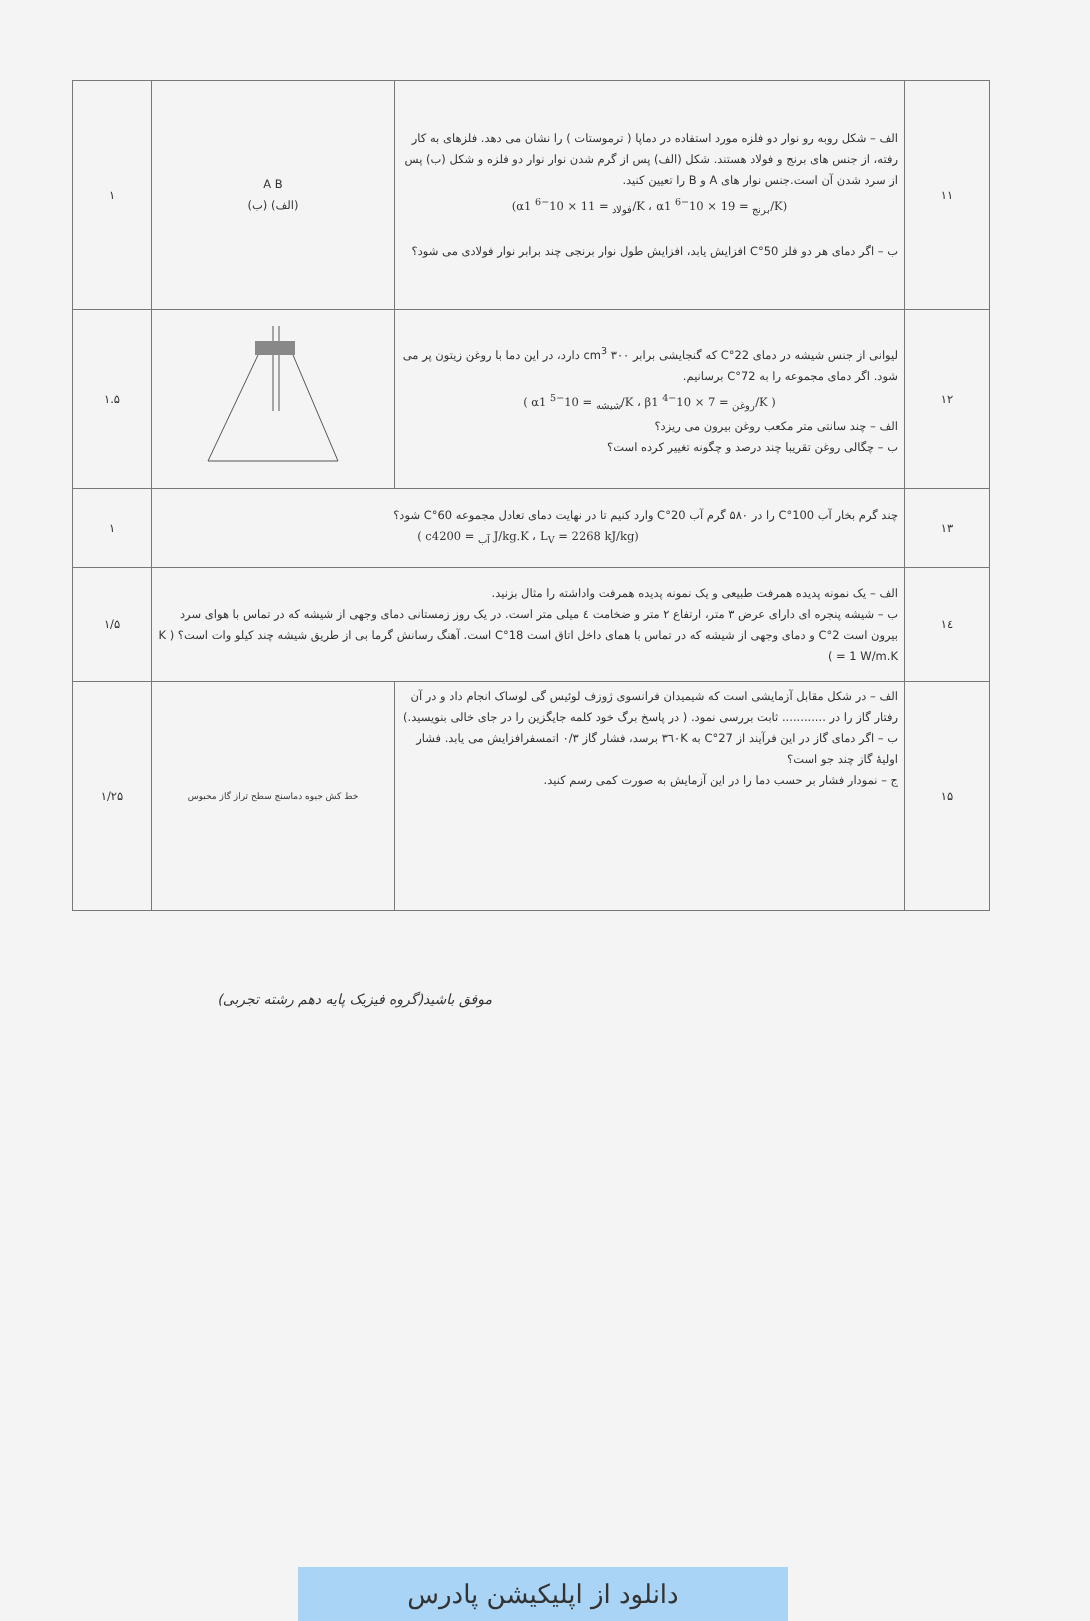| ۱۱ | الف – شکل روبه رو نوار دو فلزه مورد استفاده در دماپا ( ترموستات ) را نشان می دهد. فلزهای به کار رفته، از جنس های برنج و فولاد هستند. شکل (الف) پس از گرم شدن نوار نوار دو فلزه و شکل (ب) پس از سرد شدن آن است.جنس نوار های A و B را تعیین کنید. (α<sub>فولاد</sub> = 11 × 10<sup>−6</sup> 1/K ، α<sub>برنج</sub> = 19 × 10<sup>−6</sup> 1/K) ب – اگر دمای هر دو فلز 50°C افزایش یابد، افزایش طول نوار برنجی چند برابر نوار فولادی می شود؟ | A B (الف) (ب) | ۱ |
| ۱۲ | لیوانی از جنس شیشه در دمای 22°C که گنجایشی برابر ۳۰۰ cm<sup>3</sup> دارد، در این دما با روغن زیتون پر می شود. اگر دمای مجموعه را به 72°C برسانیم. ( α<sub>شیشه</sub> = 10<sup>−5</sup> 1/K ، β<sub>روغن</sub> = 7 × 10<sup>−4</sup> 1/K ) الف – چند سانتی متر مکعب روغن بیرون می ریزد؟ ب – چگالی روغن تقریبا چند درصد و چگونه تغییر کرده است؟ | | ۱.۵ |
| ۱۳ | چند گرم بخار آب 100°C را در ۵۸۰ گرم آب 20°C وارد کنیم تا در نهایت دمای تعادل مجموعه 60°C شود؟ ( c<sub>آب</sub> = 4200 J/kg.K ، L<sub>V</sub> = 2268 kJ/kg) | | ۱ |
| ۱٤ | الف – یک نمونه پدیده همرفت طبیعی و یک نمونه پدیده همرفت واداشته را مثال بزنید. ب – شیشه پنجره ای دارای عرض ۳ متر، ارتفاع ۲ متر و ضخامت ٤ میلی متر است. در یک روز زمستانی دمای وجهی از شیشه که در تماس با هوای سرد بیرون است 2°C و دمای وجهی از شیشه که در تماس با همای داخل اتاق است 18°C است. آهنگ رسانش گرما بی از طریق شیشه چند کیلو وات است؟ ( K = 1 W/m.K ) | | ۱/۵ |
| ۱۵ | الف – در شکل مقابل آزمایشی است که شیمیدان فرانسوی ژوزف لوئیس گی لوساک انجام داد و در آن رفتار گاز را در ............ ثابت بررسی نمود. ( در پاسخ برگ خود کلمه جایگزین را در جای خالی بنویسید.) ب – اگر دمای گاز در این فرآیند از 27°C به ۳٦۰K برسد، فشار گاز ۰/۳ اتمسفرافزایش می یابد. فشار اولیۀ گاز چند جو است؟ ج – نمودار فشار بر حسب دما را در این آزمایش به صورت کمی رسم کنید. | خط کش جیوه دماسنج سطح تراز گاز محبوس | ۱/۲۵ |
موفق باشید(گروه فیزیک پایه دهم رشته تجربی)
دانلود از اپلیکیشن پادرس